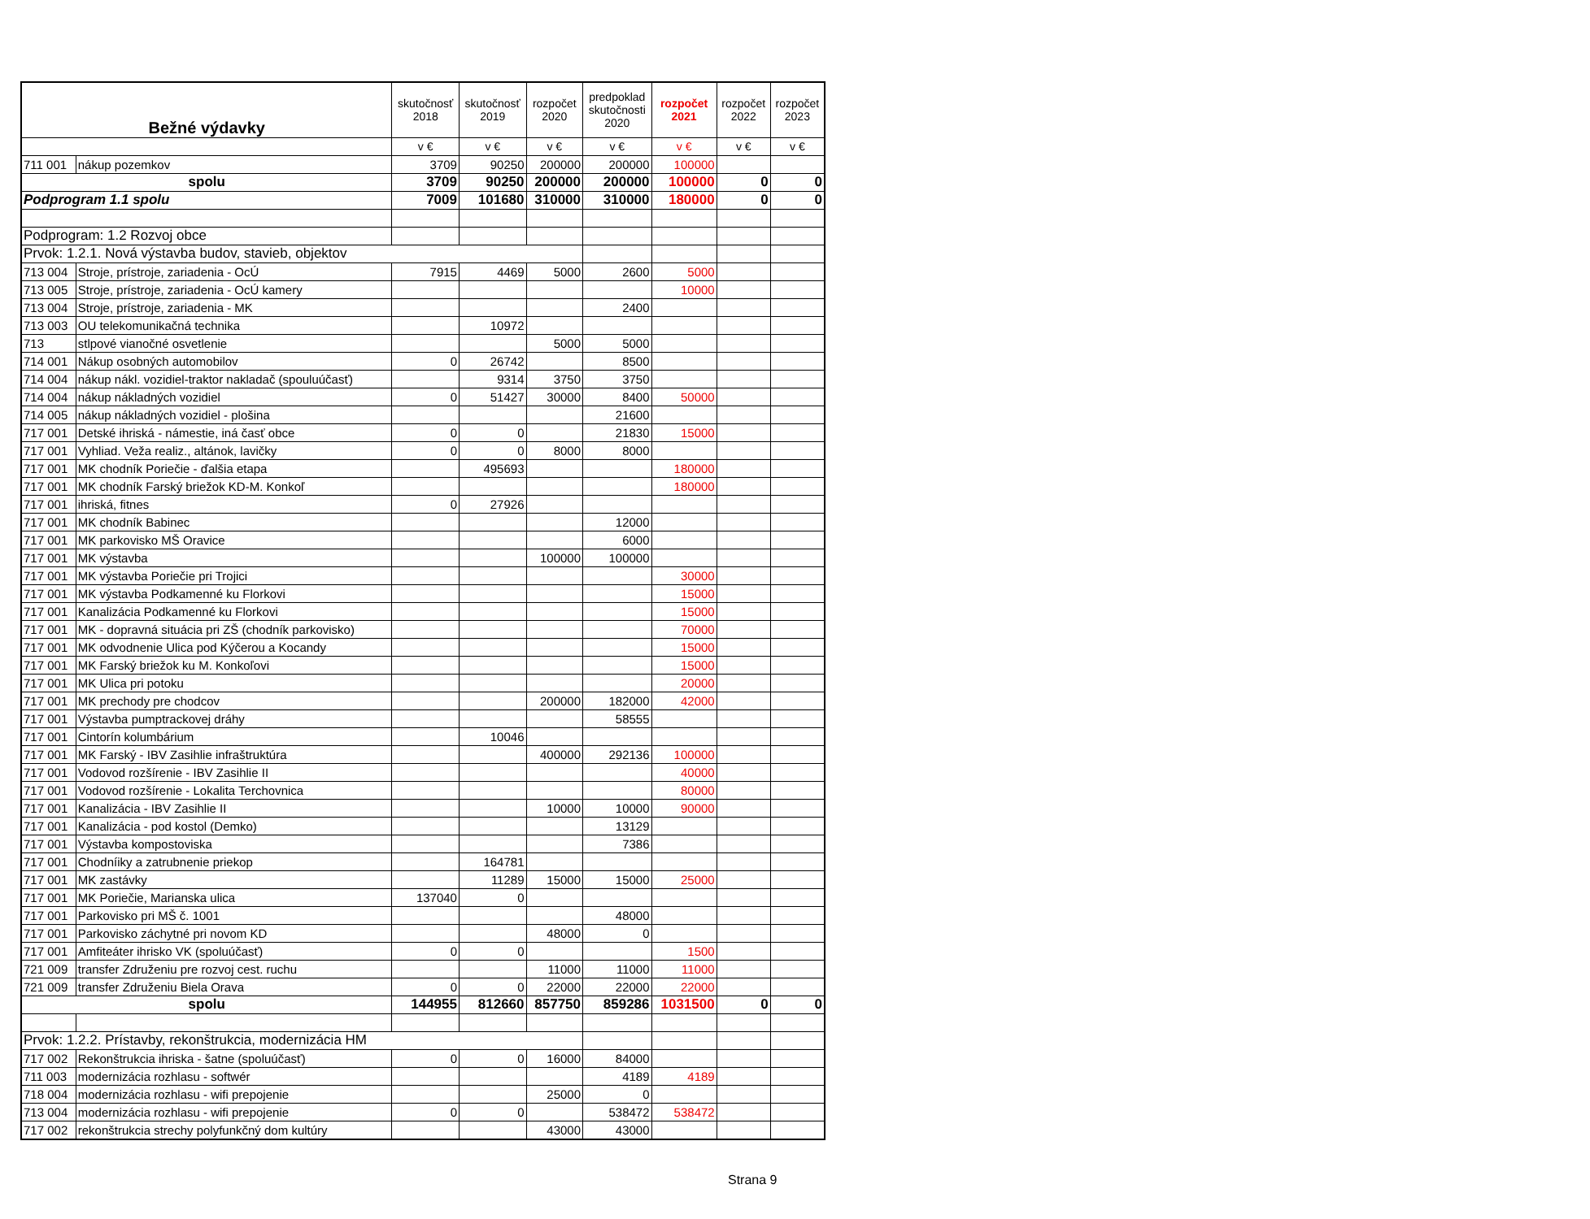| Bežné výdavky | | skutočnosť 2018 | skutočnosť 2019 | rozpočet 2020 | predpoklad skutočnosti 2020 | rozpočet 2021 | rozpočet 2022 | rozpočet 2023 |
| --- | --- | --- | --- | --- | --- | --- | --- | --- |
| | | v € | v € | v € | v € | v € | v € | v € |
| 711 001 | nákup pozemkov | 3709 | 90250 | 200000 | 200000 | 100000 | | |
| spolu | | 3709 | 90250 | 200000 | 200000 | 100000 | 0 | 0 |
| Podprogram 1.1 spolu | | 7009 | 101680 | 310000 | 310000 | 180000 | 0 | 0 |
| Podprogram: 1.2 Rozvoj obce | | | | | | | | |
| Prvok: 1.2.1. Nová výstavba budov, stavieb, objektov | | | | | | | | |
| 713 004 | Stroje, prístroje, zariadenia - OcÚ | 7915 | 4469 | 5000 | 2600 | 5000 | | |
| 713 005 | Stroje, prístroje, zariadenia - OcÚ kamery | | | | | 10000 | | |
| 713 004 | Stroje, prístroje, zariadenia - MK | | | | 2400 | | | |
| 713 003 | OU telekomunikačná technika | | 10972 | | | | | |
| 713 | stlpové vianočné osvetlenie | | | 5000 | 5000 | | | |
| 714 001 | Nákup osobných automobilov | 0 | 26742 | | 8500 | | | |
| 714 004 | nákup nákl. vozidiel-traktor nakladač (spouluúčasť) | | 9314 | 3750 | 3750 | | | |
| 714 004 | nákup nákladných vozidiel | 0 | 51427 | 30000 | 8400 | 50000 | | |
| 714 005 | nákup nákladných vozidiel - plošina | | | | 21600 | | | |
| 717 001 | Detské ihriská - námestie, iná časť obce | 0 | 0 | | 21830 | 15000 | | |
| 717 001 | Vyhliad. Veža realiz., altánok, lavičky | 0 | 0 | 8000 | 8000 | | | |
| 717 001 | MK chodník Poriečie - ďalšia etapa | | 495693 | | | 180000 | | |
| 717 001 | MK chodník Farský briežok KD-M. Konkoľ | | | | | 180000 | | |
| 717 001 | ihriská, fitnes | 0 | 27926 | | | | | |
| 717 001 | MK chodník Babinec | | | | 12000 | | | |
| 717 001 | MK parkovisko MŠ Oravice | | | | 6000 | | | |
| 717 001 | MK výstavba | | | 100000 | 100000 | | | |
| 717 001 | MK výstavba Poriečie pri Trojici | | | | | 30000 | | |
| 717 001 | MK výstavba Podkamenné ku Florkovi | | | | | 15000 | | |
| 717 001 | Kanalizácia Podkamenné ku Florkovi | | | | | 15000 | | |
| 717 001 | MK - dopravná situácia pri ZŠ (chodník parkovisko) | | | | | 70000 | | |
| 717 001 | MK odvodnenie Ulica pod Kýčerou a Kocandy | | | | | 15000 | | |
| 717 001 | MK Farský briežok ku M. Konkoľovi | | | | | 15000 | | |
| 717 001 | MK Ulica pri potoku | | | | | 20000 | | |
| 717 001 | MK prechody pre chodcov | | | 200000 | 182000 | 42000 | | |
| 717 001 | Výstavba pumptrackovej dráhy | | | | 58555 | | | |
| 717 001 | Cintorín kolumbárium | | 10046 | | | | | |
| 717 001 | MK Farský - IBV Zasihlie infraštruktúra | | | 400000 | 292136 | 100000 | | |
| 717 001 | Vodovod rozšírenie - IBV Zasihlie II | | | | | 40000 | | |
| 717 001 | Vodovod rozšírenie - Lokalita Terchovnica | | | | | 80000 | | |
| 717 001 | Kanalizácia - IBV Zasihlie II | | | 10000 | 10000 | 90000 | | |
| 717 001 | Kanalizácia - pod kostol (Demko) | | | | 13129 | | | |
| 717 001 | Výstavba kompostoviska | | | | 7386 | | | |
| 717 001 | Chodníiky a zatrubnenie priekop | | 164781 | | | | | |
| 717 001 | MK zastávky | | 11289 | 15000 | 15000 | 25000 | | |
| 717 001 | MK Poriečie, Marianska ulica | 137040 | 0 | | | | | |
| 717 001 | Parkovisko pri MŠ č. 1001 | | | | 48000 | | | |
| 717 001 | Parkovisko záchytné pri novom KD | | | 48000 | 0 | | | |
| 717 001 | Amfiteáter ihrisko VK (spoluúčasť) | 0 | 0 | | | 1500 | | |
| 721 009 | transfer Združeniu pre rozvoj cest. ruchu | | | 11000 | 11000 | 11000 | | |
| 721 009 | transfer Združeniu Biela Orava | 0 | 0 | 22000 | 22000 | 22000 | | |
| spolu | | 144955 | 812660 | 857750 | 859286 | 1031500 | 0 | 0 |
| Prvok: 1.2.2. Prístavby, rekonštrukcia, modernizácia HM | | | | | | | | |
| 717 002 | Rekonštrukcia ihriska - šatne (spoluúčasť) | 0 | 0 | 16000 | 84000 | | | |
| 711 003 | modernizácia rozhlasu - softwér | | | | 4189 | 4189 | | |
| 718 004 | modernizácia rozhlasu - wifi prepojenie | | | 25000 | 0 | | | |
| 713 004 | modernizácia rozhlasu - wifi prepojenie | 0 | 0 | | 538472 | 538472 | | |
| 717 002 | rekonštrukcia strechy polyfunkčný dom kultúry | | | 43000 | 43000 | | | |
Strana 9